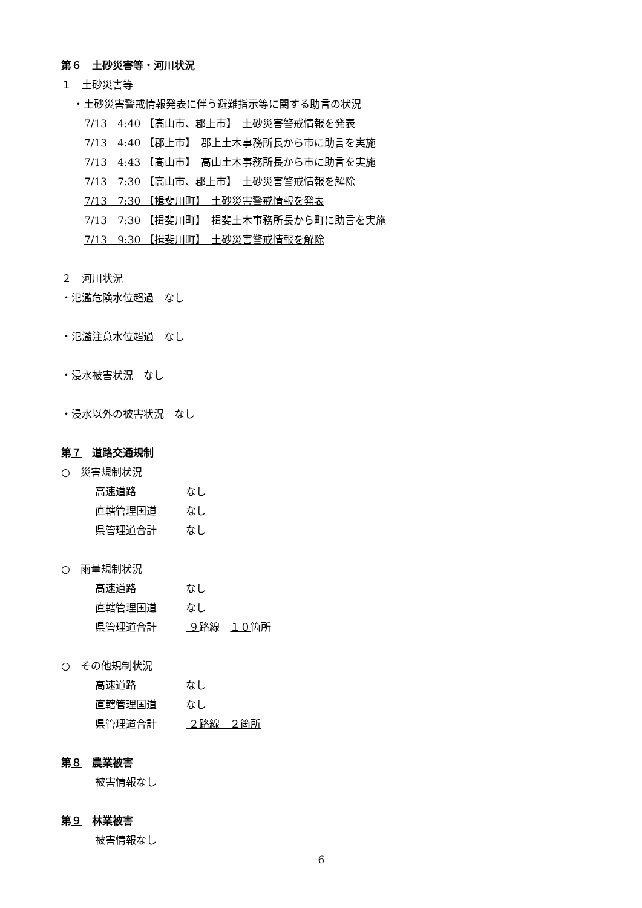第６　土砂災害等・河川状況
１　土砂災害等
・土砂災害警戒情報発表に伴う避難指示等に関する助言の状況
7/13　4:40 【高山市、郡上市】　土砂災害警戒情報を発表
7/13　4:40 【郡上市】　郡上土木事務所長から市に助言を実施
7/13　4:43 【高山市】　高山土木事務所長から市に助言を実施
7/13　7:30 【高山市、郡上市】　土砂災害警戒情報を解除
7/13　7:30 【揖斐川町】　土砂災害警戒情報を発表
7/13　7:30 【揖斐川町】　揖斐土木事務所長から町に助言を実施
7/13　9:30 【揖斐川町】　土砂災害警戒情報を解除
２　河川状況
・氾濫危険水位超過　なし
・氾濫注意水位超過　なし
・浸水被害状況　なし
・浸水以外の被害状況　なし
第７　道路交通規制
○　災害規制状況
高速道路 なし
直轄管理国道 なし
県管理道合計 なし
○　雨量規制状況
高速道路 なし
直轄管理国道 なし
県管理道合計 ９路線　１０箇所
○　その他規制状況
高速道路 なし
直轄管理国道 なし
県管理道合計 ２路線　２箇所
第８　農業被害
被害情報なし
第９　林業被害
被害情報なし
6